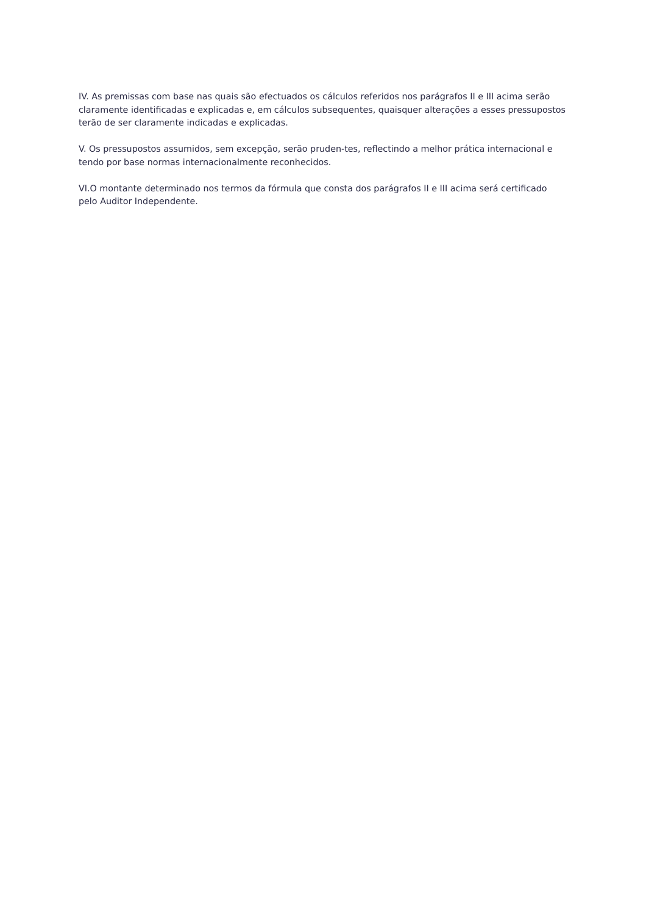IV. As premissas com base nas quais são efectuados os cálculos referidos nos parágrafos II e III acima serão claramente identificadas e explicadas e, em cálculos subsequentes, quaisquer alterações a esses pressupostos terão de ser claramente indicadas e explicadas.
V. Os pressupostos assumidos, sem excepção, serão pruden-tes, reflectindo a melhor prática internacional e tendo por base normas internacionalmente reconhecidos.
VI.O montante determinado nos termos da fórmula que consta dos parágrafos II e III acima será certificado pelo Auditor Independente.